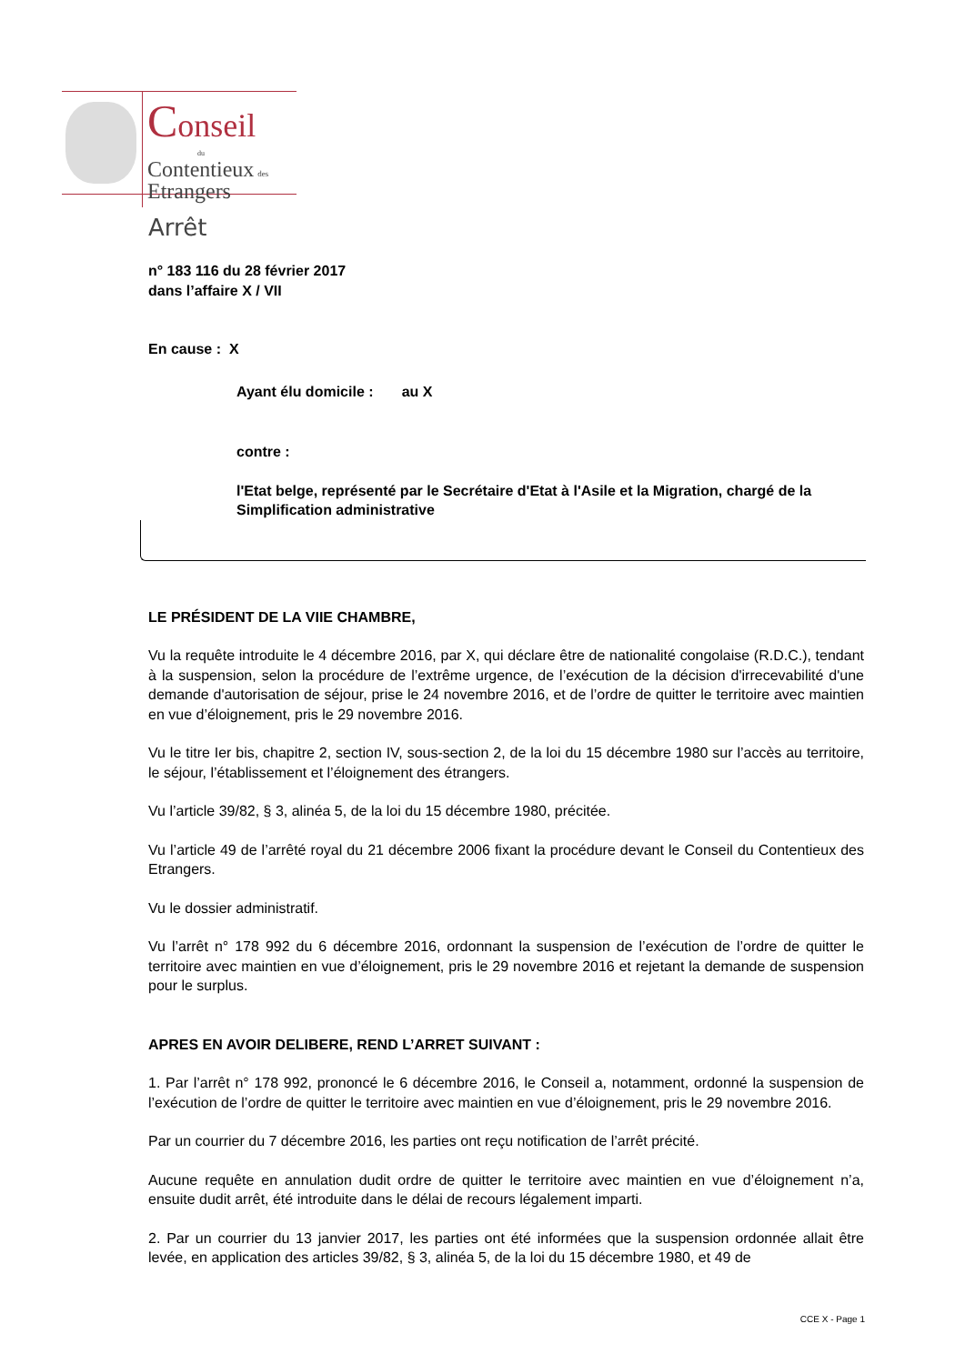Conseil
du
Contentieux des
Etrangers
Arrêt
n° 183 116 du 28 février 2017
dans l’affaire X / VII
En cause : X
Ayant élu domicile : au X
contre :
l'Etat belge, représenté par le Secrétaire d'Etat à l'Asile et la Migration, chargé de la Simplification administrative
LE PRÉSIDENT DE LA VIIE CHAMBRE,
Vu la requête introduite le 4 décembre 2016, par X, qui déclare être de nationalité congolaise (R.D.C.), tendant à la suspension, selon la procédure de l’extrême urgence, de l’exécution de la décision d'irrecevabilité d'une demande d'autorisation de séjour, prise le 24 novembre 2016, et de l’ordre de quitter le territoire avec maintien en vue d’éloignement, pris le 29 novembre 2016.
Vu le titre Ier bis, chapitre 2, section IV, sous-section 2, de la loi du 15 décembre 1980 sur l’accès au territoire, le séjour, l’établissement et l’éloignement des étrangers.
Vu l’article 39/82, § 3, alinéa 5, de la loi du 15 décembre 1980, précitée.
Vu l’article 49 de l’arrêté royal du 21 décembre 2006 fixant la procédure devant le Conseil du Contentieux des Etrangers.
Vu le dossier administratif.
Vu l’arrêt n° 178 992 du 6 décembre 2016, ordonnant la suspension de l’exécution de l’ordre de quitter le territoire avec maintien en vue d’éloignement, pris le 29 novembre 2016 et rejetant la demande de suspension pour le surplus.
APRES EN AVOIR DELIBERE, REND L’ARRET SUIVANT :
1. Par l’arrêt n° 178 992, prononcé le 6 décembre 2016, le Conseil a, notamment, ordonné la suspension de l’exécution de l’ordre de quitter le territoire avec maintien en vue d’éloignement, pris le 29 novembre 2016.
Par un courrier du 7 décembre 2016, les parties ont reçu notification de l’arrêt précité.
Aucune requête en annulation dudit ordre de quitter le territoire avec maintien en vue d’éloignement n’a, ensuite dudit arrêt, été introduite dans le délai de recours légalement imparti.
2. Par un courrier du 13 janvier 2017, les parties ont été informées que la suspension ordonnée allait être levée, en application des articles 39/82, § 3, alinéa 5, de la loi du 15 décembre 1980, et 49 de
CCE X - Page 1